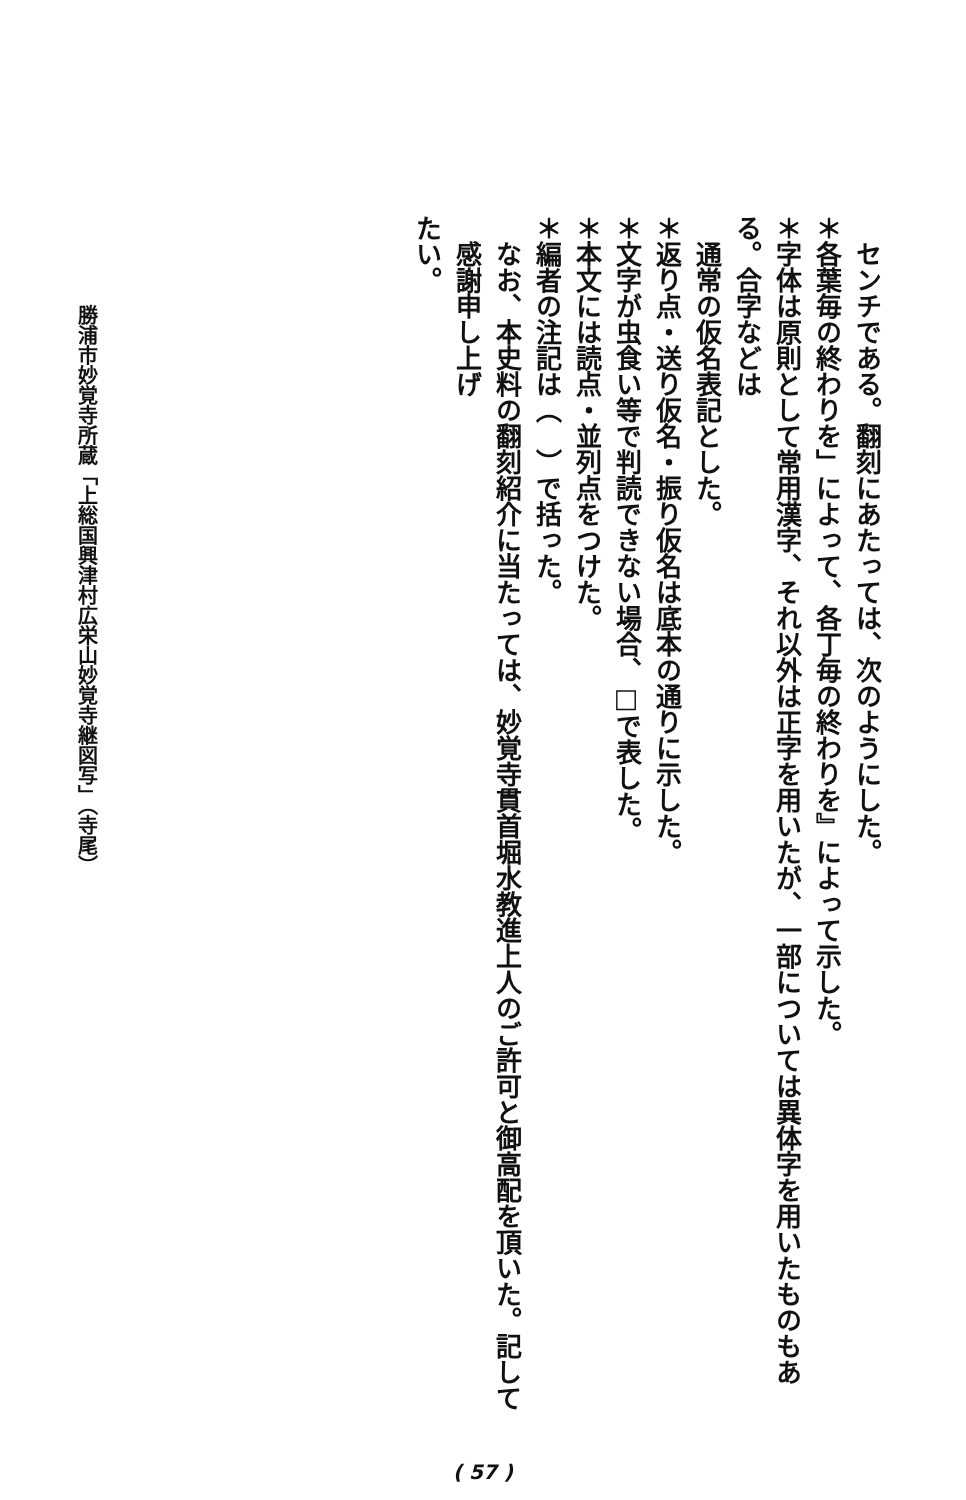センチである。翻刻にあたっては、次のようにした。
＊各葉毎の終わりを」によって、各丁毎の終わりを』によって示した。
＊字体は原則として常用漢字、それ以外は正字を用いたが、一部については異体字を用いたものもある。合字などは
通常の仮名表記とした。
＊返り点・送り仮名・振り仮名は底本の通りに示した。
＊文字が虫食い等で判読できない場合、□で表した。
＊本文には読点・並列点をつけた。
＊編者の注記は（　）で括った。
なお、本史料の翻刻紹介に当たっては、妙覚寺貫首堀水教進上人のご許可と御高配を頂いた。記して感謝申し上げ
たい。
勝浦市妙覚寺所蔵「上総国興津村広栄山妙覚寺継図写」（寺尾）
( 57 )